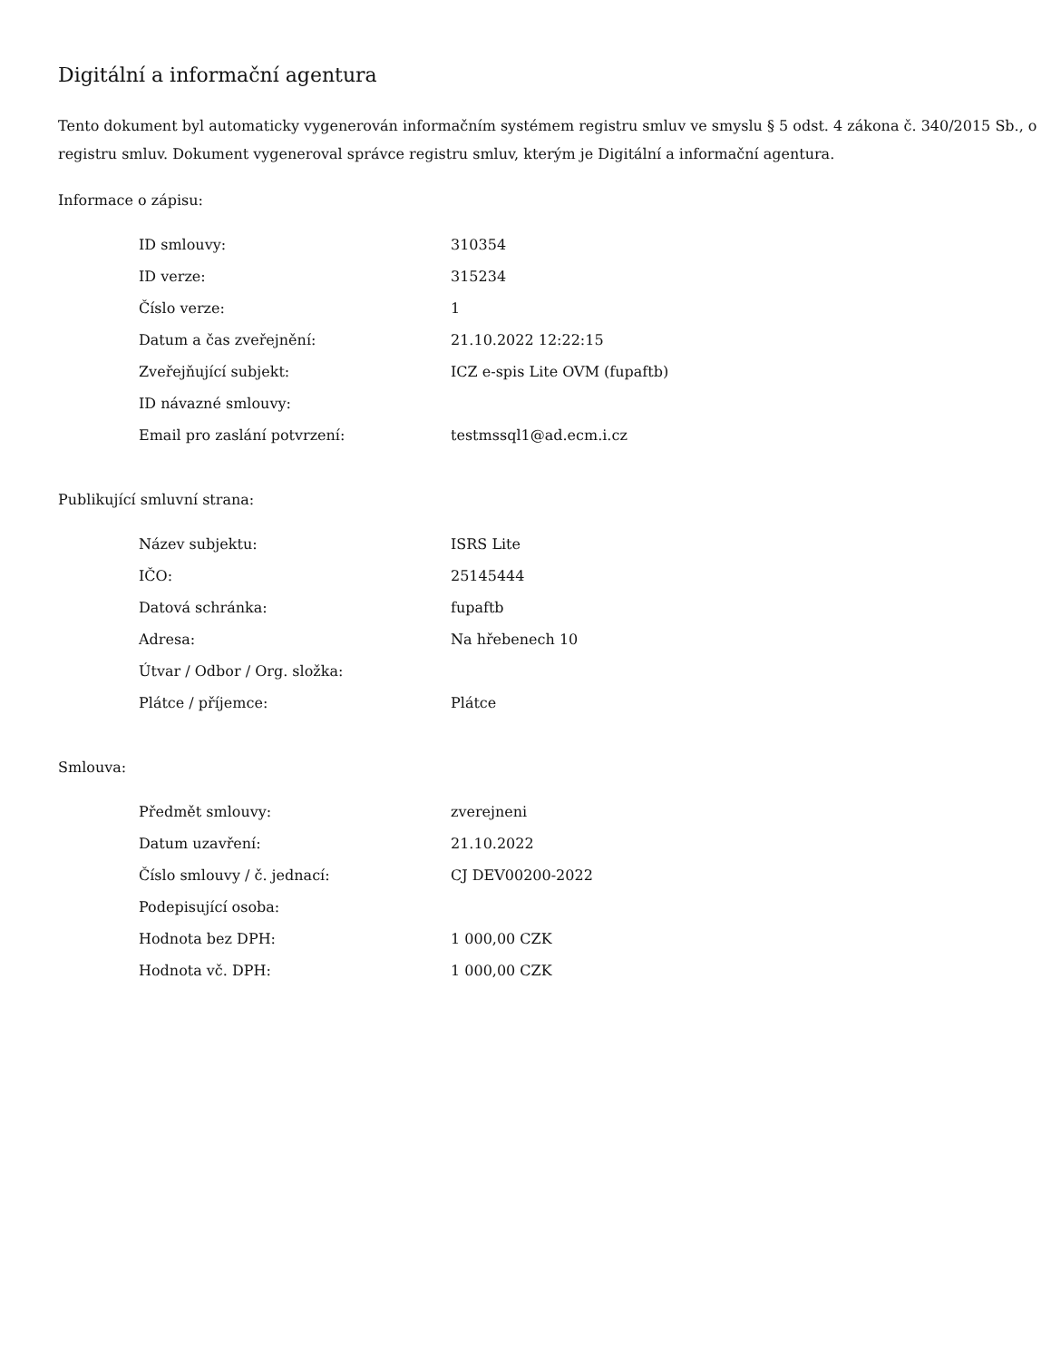Digitální a informační agentura
Tento dokument byl automaticky vygenerován informačním systémem registru smluv ve smyslu § 5 odst. 4 zákona č. 340/2015 Sb., o registru smluv. Dokument vygeneroval správce registru smluv, kterým je Digitální a informační agentura.
Informace o zápisu:
| ID smlouvy: | 310354 |
| ID verze: | 315234 |
| Číslo verze: | 1 |
| Datum a čas zveřejnění: | 21.10.2022 12:22:15 |
| Zveřejňující subjekt: | ICZ e-spis Lite OVM (fupaftb) |
| ID návazné smlouvy: | |
| Email pro zaslání potvrzení: | testmssql1@ad.ecm.i.cz |
Publikující smluvní strana:
| Název subjektu: | ISRS Lite |
| IČO: | 25145444 |
| Datová schránka: | fupaftb |
| Adresa: | Na hřebenech 10 |
| Útvar / Odbor / Org. složka: | |
| Plátce / příjemce: | Plátce |
Smlouva:
| Předmět smlouvy: | zverejneni |
| Datum uzavření: | 21.10.2022 |
| Číslo smlouvy / č. jednací: | CJ DEV00200-2022 |
| Podepisující osoba: | |
| Hodnota bez DPH: | 1 000,00 CZK |
| Hodnota vč. DPH: | 1 000,00 CZK |